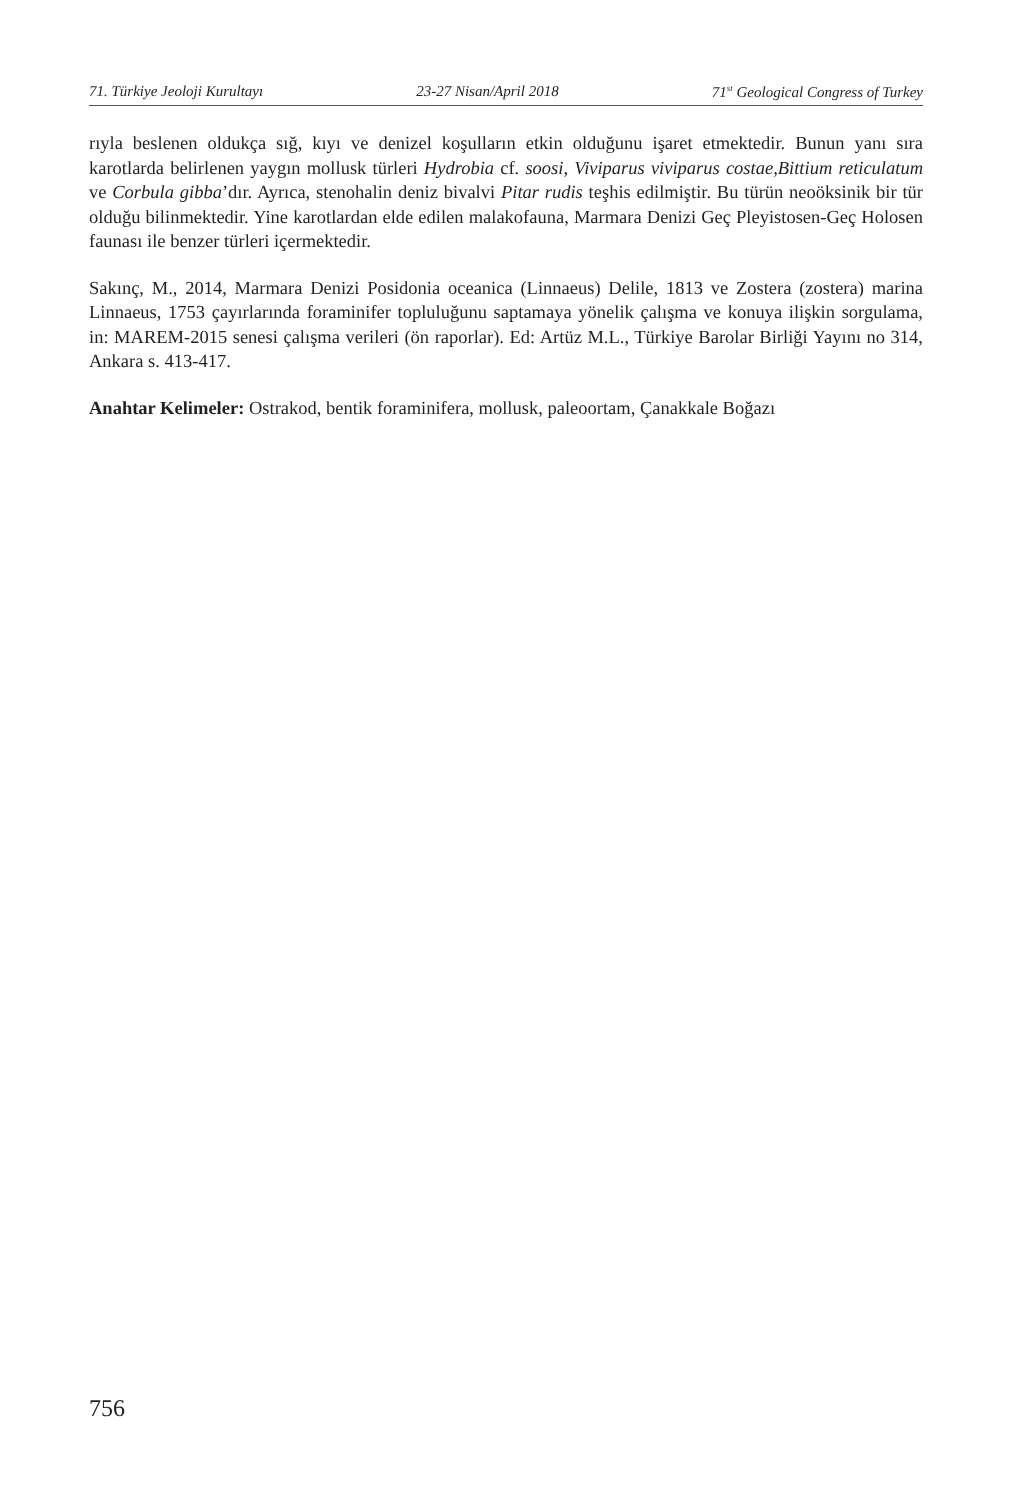71. Türkiye Jeoloji Kurultayı 23-27 Nisan/April 2018 71<sup>st</sup> Geological Congress of Turkey
rıyla beslenen oldukça sığ, kıyı ve denizel koşulların etkin olduğunu işaret etmektedir. Bunun yanı sıra karotlarda belirlenen yaygın mollusk türleri Hydrobia cf. soosi, Viviparus viviparus costae,Bittium reticulatum ve Corbula gibba’dır. Ayrıca, stenohalin deniz bivalvi Pitar rudis teşhis edilmiştir. Bu türün neoöksinik bir tür olduğu bilinmektedir. Yine karotlardan elde edilen malakofauna, Marmara Denizi Geç Pleyistosen-Geç Holosen faunası ile benzer türleri içermektedir.
Sakınç, M., 2014, Marmara Denizi Posidonia oceanica (Linnaeus) Delile, 1813 ve Zostera (zostera) marina Linnaeus, 1753 çayırlarında foraminifer topluluğunu saptamaya yönelik çalışma ve konuya ilişkin sorgulama, in: MAREM-2015 senesi çalışma verileri (ön raporlar). Ed: Artüz M.L., Türkiye Barolar Birliği Yayını no 314, Ankara s. 413-417.
Anahtar Kelimeler: Ostrakod, bentik foraminifera, mollusk, paleoortam, Çanakkale Boğazı
756